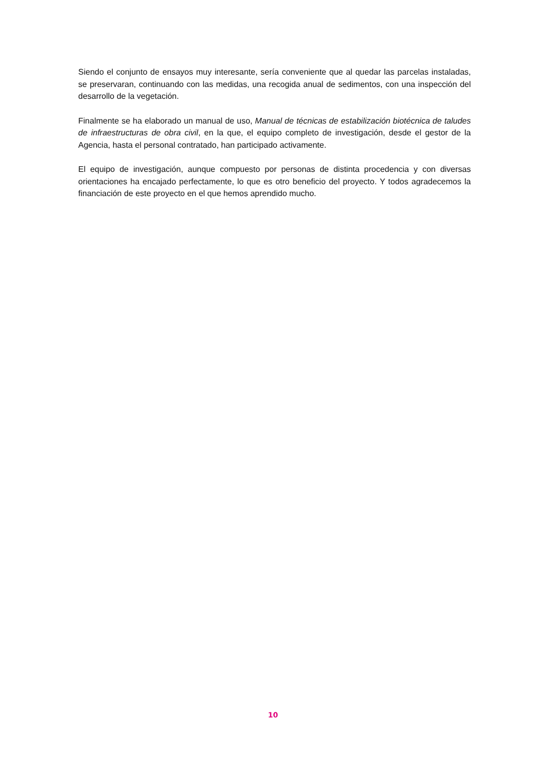Siendo el conjunto de ensayos muy interesante, sería conveniente que al quedar las parcelas instaladas, se preservaran, continuando con las medidas, una recogida anual de sedimentos, con una inspección del desarrollo de la vegetación.
Finalmente se ha elaborado un manual de uso, Manual de técnicas de estabilización biotécnica de taludes de infraestructuras de obra civil, en la que, el equipo completo de investigación, desde el gestor de la Agencia, hasta el personal contratado, han participado activamente.
El equipo de investigación, aunque compuesto por personas de distinta procedencia y con diversas orientaciones ha encajado perfectamente, lo que es otro beneficio del proyecto. Y todos agradecemos la financiación de este proyecto en el que hemos aprendido mucho.
10